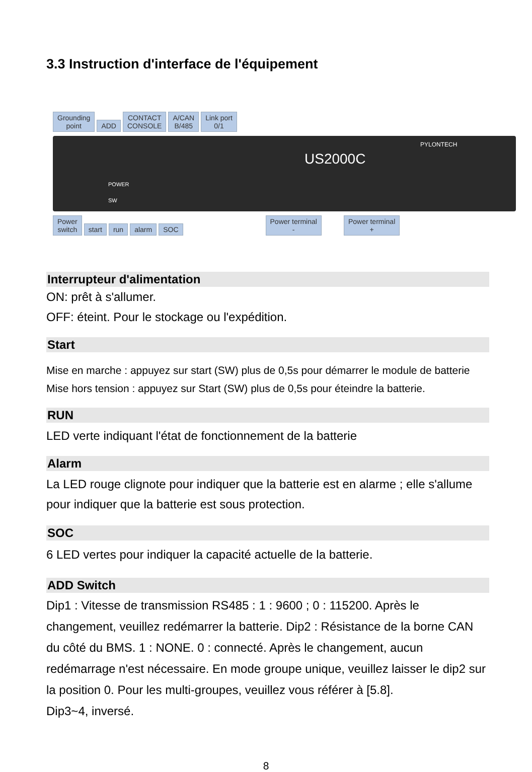3.3 Instruction d'interface de l'équipement
Grounding
point ADD CONTACT
CONSOLE A/CAN
B/485 Link port
0/1
US2000C
PYLONTECH
POWER
SW
Power
switch start run alarm SOC Power terminal
- Power terminal
+
Interrupteur d'alimentation
ON: prêt à s'allumer.
OFF: éteint. Pour le stockage ou l'expédition.
Start
Mise en marche : appuyez sur start (SW) plus de 0,5s pour démarrer le module de batterie
Mise hors tension : appuyez sur Start (SW) plus de 0,5s pour éteindre la batterie.
RUN
LED verte indiquant l'état de fonctionnement de la batterie
Alarm
La LED rouge clignote pour indiquer que la batterie est en alarme ; elle s'allume pour indiquer que la batterie est sous protection.
SOC
6 LED vertes pour indiquer la capacité actuelle de la batterie.
ADD Switch
Dip1 : Vitesse de transmission RS485 : 1 : 9600 ; 0 : 115200. Après le changement, veuillez redémarrer la batterie. Dip2 : Résistance de la borne CAN du côté du BMS. 1 : NONE. 0 : connecté. Après le changement, aucun redémarrage n'est nécessaire. En mode groupe unique, veuillez laisser le dip2 sur la position 0. Pour les multi-groupes, veuillez vous référer à [5.8].
Dip3~4, inversé.
8